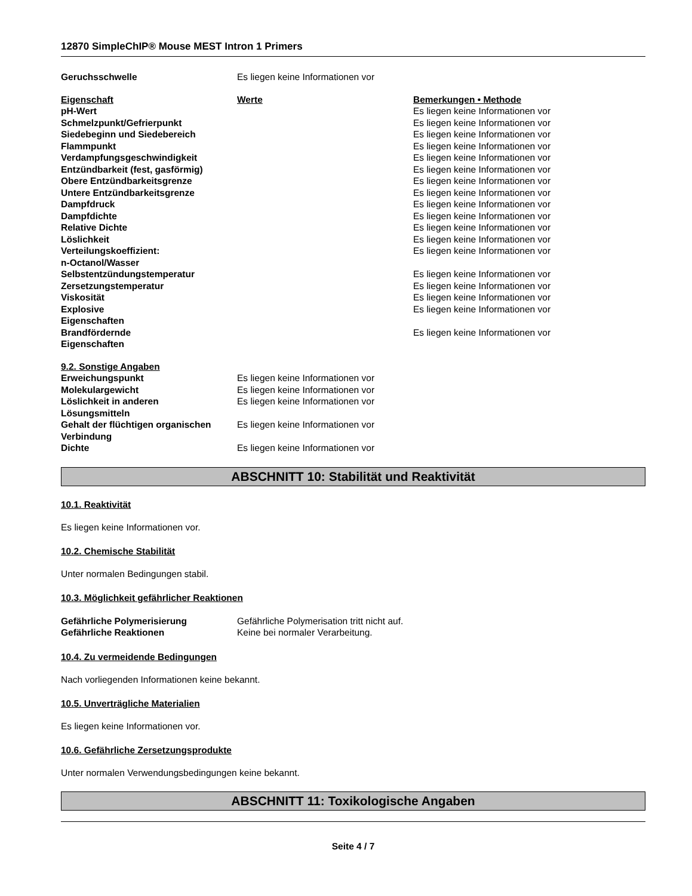12870 SimpleChIP® Mouse MEST Intron 1 Primers
| Geruchsschwelle | Es liegen keine Informationen vor |
| Eigenschaft | Werte | Bemerkungen • Methode |
| --- | --- | --- |
| pH-Wert | | Es liegen keine Informationen vor |
| Schmelzpunkt/Gefrierpunkt | | Es liegen keine Informationen vor |
| Siedebeginn und Siedebereich | | Es liegen keine Informationen vor |
| Flammpunkt | | Es liegen keine Informationen vor |
| Verdampfungsgeschwindigkeit | | Es liegen keine Informationen vor |
| Entzündbarkeit (fest, gasförmig) | | Es liegen keine Informationen vor |
| Obere Entzündbarkeitsgrenze | | Es liegen keine Informationen vor |
| Untere Entzündbarkeitsgrenze | | Es liegen keine Informationen vor |
| Dampfdruck | | Es liegen keine Informationen vor |
| Dampfdichte | | Es liegen keine Informationen vor |
| Relative Dichte | | Es liegen keine Informationen vor |
| Löslichkeit | | Es liegen keine Informationen vor |
| Verteilungskoeffizient: n-Octanol/Wasser | | Es liegen keine Informationen vor |
| Selbstentzündungstemperatur | | Es liegen keine Informationen vor |
| Zersetzungstemperatur | | Es liegen keine Informationen vor |
| Viskosität | | Es liegen keine Informationen vor |
| Explosive Eigenschaften | | Es liegen keine Informationen vor |
| Brandfördernde Eigenschaften | | Es liegen keine Informationen vor |
| 9.2. Sonstige Angaben | |
| --- | --- |
| Erweichungspunkt | Es liegen keine Informationen vor |
| Molekulargewicht | Es liegen keine Informationen vor |
| Löslichkeit in anderen Lösungsmitteln | Es liegen keine Informationen vor |
| Gehalt der flüchtigen organischen Verbindung | Es liegen keine Informationen vor |
| Dichte | Es liegen keine Informationen vor |
ABSCHNITT 10: Stabilität und Reaktivität
10.1. Reaktivität
Es liegen keine Informationen vor.
10.2. Chemische Stabilität
Unter normalen Bedingungen stabil.
10.3. Möglichkeit gefährlicher Reaktionen
| Gefährliche Polymerisierung | Gefährliche Polymerisation tritt nicht auf. |
| Gefährliche Reaktionen | Keine bei normaler Verarbeitung. |
10.4. Zu vermeidende Bedingungen
Nach vorliegenden Informationen keine bekannt.
10.5. Unverträgliche Materialien
Es liegen keine Informationen vor.
10.6. Gefährliche Zersetzungsprodukte
Unter normalen Verwendungsbedingungen keine bekannt.
ABSCHNITT 11: Toxikologische Angaben
Seite 4 / 7